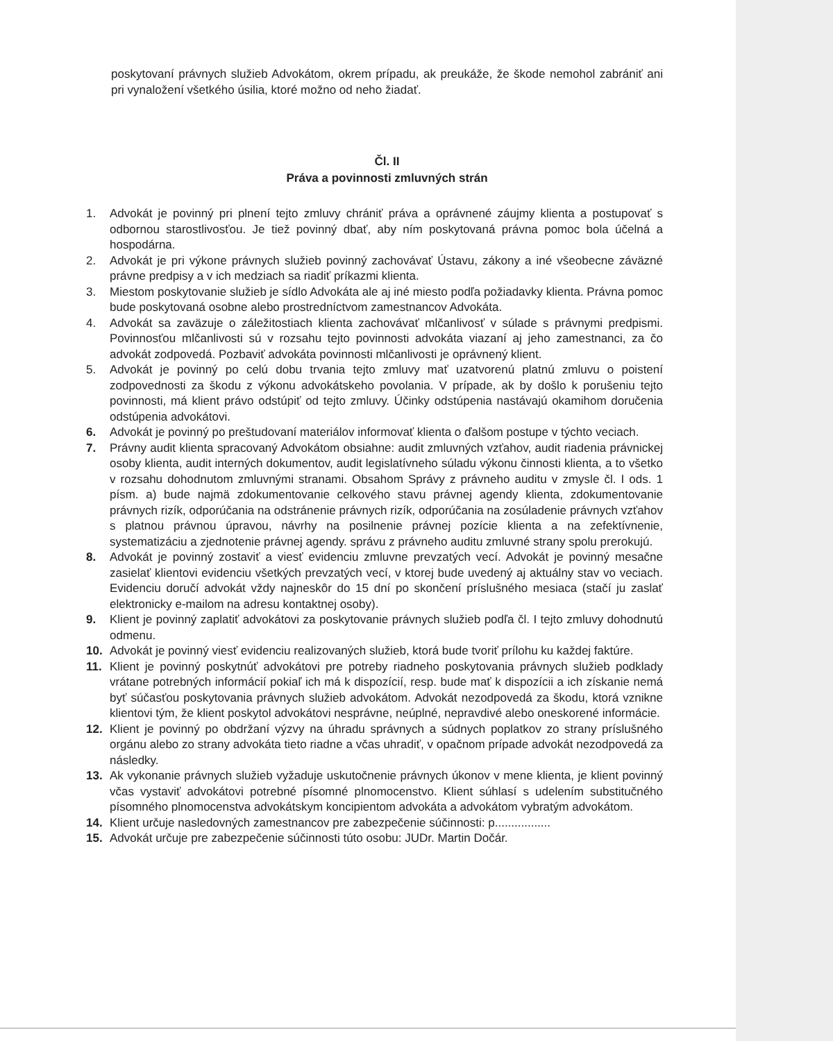poskytovaní právnych služieb Advokátom, okrem prípadu, ak preukáže, že škode nemohol zabrániť ani pri vynaložení všetkého úsilia, ktoré možno od neho žiadať.
Čl. II
Práva a povinnosti zmluvných strán
1. Advokát je povinný pri plnení tejto zmluvy chrániť práva a oprávnené záujmy klienta a postupovať s odbornou starostlivosťou. Je tiež povinný dbať, aby ním poskytovaná právna pomoc bola účelná a hospodárna.
2. Advokát je pri výkone právnych služieb povinný zachovávať Ústavu, zákony a iné všeobecne záväzné právne predpisy a v ich medziach sa riadiť príkazmi klienta.
3. Miestom poskytovanie služieb je sídlo Advokáta ale aj iné miesto podľa požiadavky klienta. Právna pomoc bude poskytovaná osobne alebo prostredníctvom zamestnancov Advokáta.
4. Advokát sa zaväzuje o záležitostiach klienta zachovávať mlčanlivosť v súlade s právnymi predpismi. Povinnosťou mlčanlivosti sú v rozsahu tejto povinnosti advokáta viazaní aj jeho zamestnanci, za čo advokát zodpovedá. Pozbaviť advokáta povinnosti mlčanlivosti je oprávnený klient.
5. Advokát je povinný po celú dobu trvania tejto zmluvy mať uzatvorenú platnú zmluvu o poistení zodpovednosti za škodu z výkonu advokátskeho povolania. V prípade, ak by došlo k porušeniu tejto povinnosti, má klient právo odstúpiť od tejto zmluvy. Účinky odstúpenia nastávajú okamihom doručenia odstúpenia advokátovi.
6. Advokát je povinný po preštudovaní materiálov informovať klienta o ďalšom postupe v týchto veciach.
7. Právny audit klienta spracovaný Advokátom obsiahne: audit zmluvných vzťahov, audit riadenia právnickej osoby klienta, audit interných dokumentov, audit legislatívneho súladu výkonu činnosti klienta, a to všetko v rozsahu dohodnutom zmluvnými stranami. Obsahom Správy z právneho auditu v zmysle čl. I ods. 1 písm. a) bude najmä zdokumentovanie celkového stavu právnej agendy klienta, zdokumentovanie právnych rizík, odporúčania na odstránenie právnych rizík, odporúčania na zosúladenie právnych vzťahov s platnou právnou úpravou, návrhy na posilnenie právnej pozície klienta a na zefektívnenie, systematizáciu a zjednotenie právnej agendy. správu z právneho auditu zmluvné strany spolu prerokujú.
8. Advokát je povinný zostaviť a viesť evidenciu zmluvne prevzatých vecí. Advokát je povinný mesačne zasielať klientovi evidenciu všetkých prevzatých vecí, v ktorej bude uvedený aj aktuálny stav vo veciach. Evidenciu doručí advokát vždy najneskôr do 15 dní po skončení príslušného mesiaca (stačí ju zaslať elektronicky e-mailom na adresu kontaktnej osoby).
9. Klient je povinný zaplatiť advokátovi za poskytovanie právnych služieb podľa čl. I tejto zmluvy dohodnutú odmenu.
10. Advokát je povinný viesť evidenciu realizovaných služieb, ktorá bude tvoriť prílohu ku každej faktúre.
11. Klient je povinný poskytnúť advokátovi pre potreby riadneho poskytovania právnych služieb podklady vrátane potrebných informácií pokiaľ ich má k dispozícií, resp. bude mať k dispozícii a ich získanie nemá byť súčasťou poskytovania právnych služieb advokátom. Advokát nezodpovedá za škodu, ktorá vznikne klientovi tým, že klient poskytol advokátovi nesprávne, neúplné, nepravdivé alebo oneskorené informácie.
12. Klient je povinný po obdržaní výzvy na úhradu správnych a súdnych poplatkov zo strany príslušného orgánu alebo zo strany advokáta tieto riadne a včas uhradiť, v opačnom prípade advokát nezodpovedá za následky.
13. Ak vykonanie právnych služieb vyžaduje uskutočnenie právnych úkonov v mene klienta, je klient povinný včas vystaviť advokátovi potrebné písomné plnomocenstvo. Klient súhlasí s udelením substitučného písomného plnomocenstva advokátskym koncipientom advokáta a advokátom vybratým advokátom.
14. Klient určuje nasledovných zamestnancov pre zabezpečenie súčinnosti: p.................
15. Advokát určuje pre zabezpečenie súčinnosti túto osobu: JUDr. Martin Dočár.